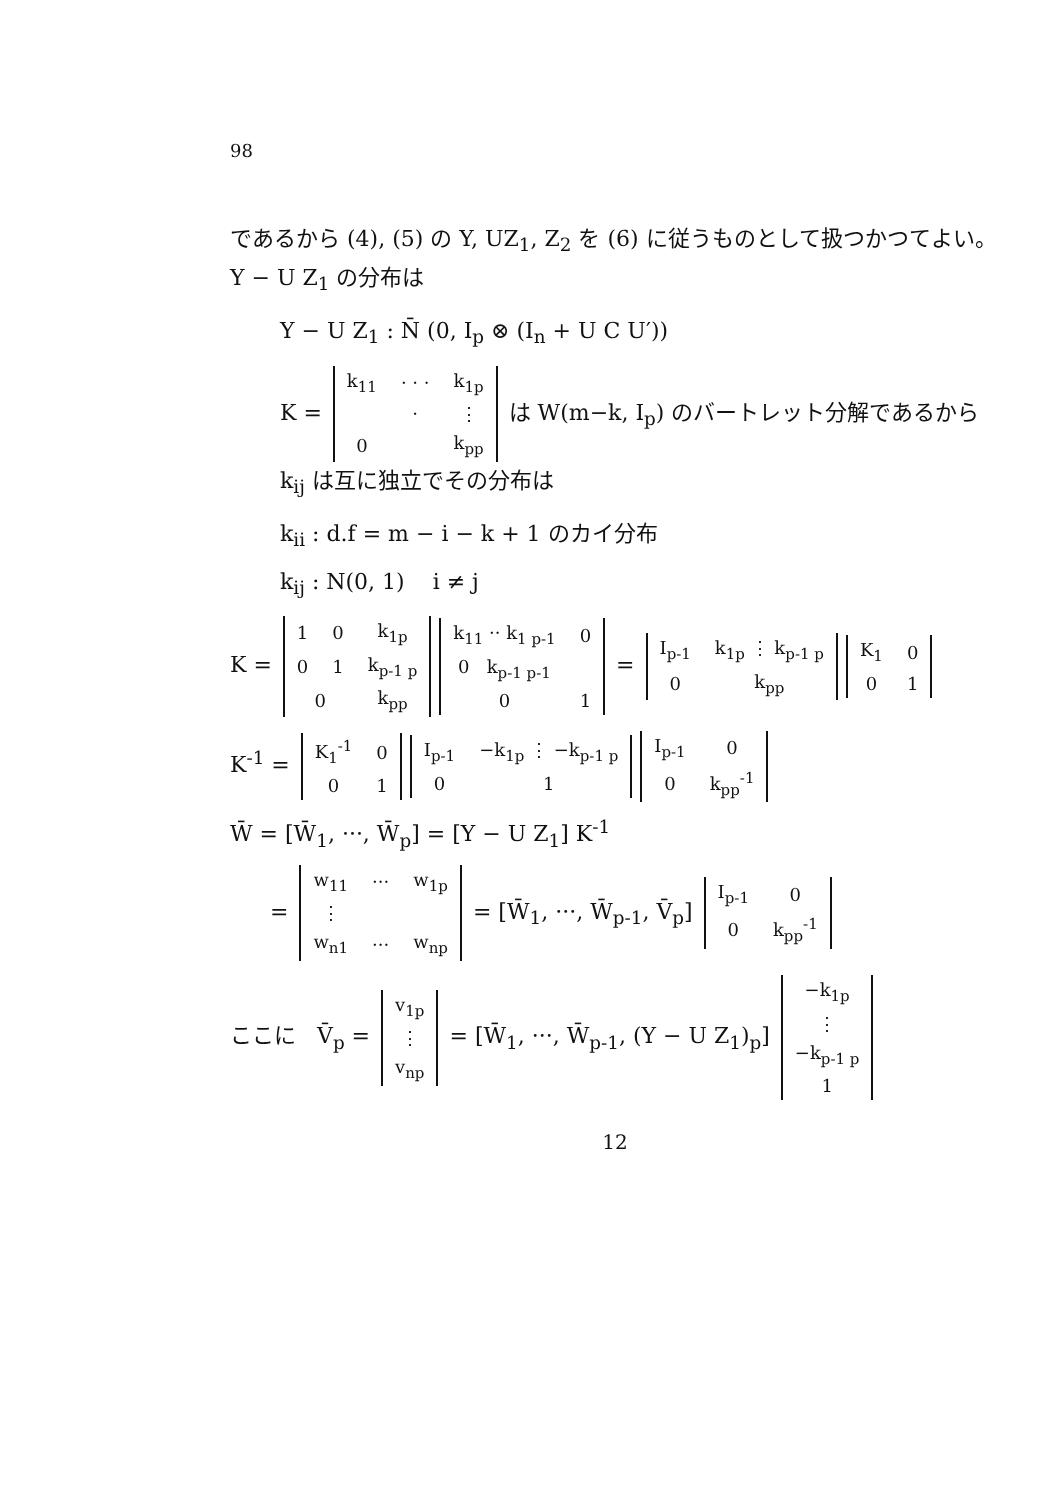98
であるから (4), (5) の Y, UZ<sub>1</sub>, Z<sub>2</sub> を (6) に従うものとして扱つかつてよい。 Y − U Z<sub>1</sub> の分布は
Y − U Z<sub>1</sub> : N̄ (0, I<sub>p</sub> ⊗ (I<sub>n</sub> + U C U′))
K =
| k<sub>11</sub> | · · · | k<sub>1p</sub> |
| | · | ⋮ |
| 0 | | k<sub>pp</sub> |
は W(m−k, I<sub>p</sub>) のバートレット分解であるから k<sub>ij</sub> は互に独立でその分布は
k<sub>ii</sub> : d.f = m − i − k + 1 のカイ分布
k<sub>ij</sub> : N(0, 1) i ≠ j
K =
| 1 | 0 | k<sub>1p</sub> |
| 0 | 1 | k<sub>p-1 p</sub> |
| 0 | | k<sub>pp</sub> |
| k<sub>11</sub> ·· k<sub>1 p-1</sub> | 0 |
| 0 k<sub>p-1 p-1</sub> | |
| 0 | 1 |
=
| I<sub>p-1</sub> | k<sub>1p</sub> ⋮ k<sub>p-1 p</sub> |
| 0 | k<sub>pp</sub> |
| K<sub>1</sub> | 0 |
| 0 | 1 |
K<sup>-1</sup> =
| K<sub>1</sub><sup>-1</sup> | 0 |
| 0 | 1 |
| I<sub>p-1</sub> | −k<sub>1p</sub> ⋮ −k<sub>p-1 p</sub> |
| 0 | 1 |
| I<sub>p-1</sub> | 0 |
| 0 | k<sub>pp</sub><sup>-1</sup> |
W̄ = [W̄<sub>1</sub>, ···, W̄<sub>p</sub>] = [Y − U Z<sub>1</sub>] K<sup>-1</sup>
=
| w<sub>11</sub> | ··· | w<sub>1p</sub> |
| ⋮ | | |
| w<sub>n1</sub> | ··· | w<sub>np</sub> |
= [W̄<sub>1</sub>, ···, W̄<sub>p-1</sub>, V̄<sub>p</sub>]
| I<sub>p-1</sub> | 0 |
| 0 | k<sub>pp</sub><sup>-1</sup> |
ここに V̄<sub>p</sub> =
| v<sub>1p</sub> |
| ⋮ |
| v<sub>np</sub> |
= [W̄<sub>1</sub>, ···, W̄<sub>p-1</sub>, (Y − U Z<sub>1</sub>)<sub>p</sub>]
| −k<sub>1p</sub> |
| ⋮ |
| −k<sub>p-1 p</sub> |
| 1 |
12